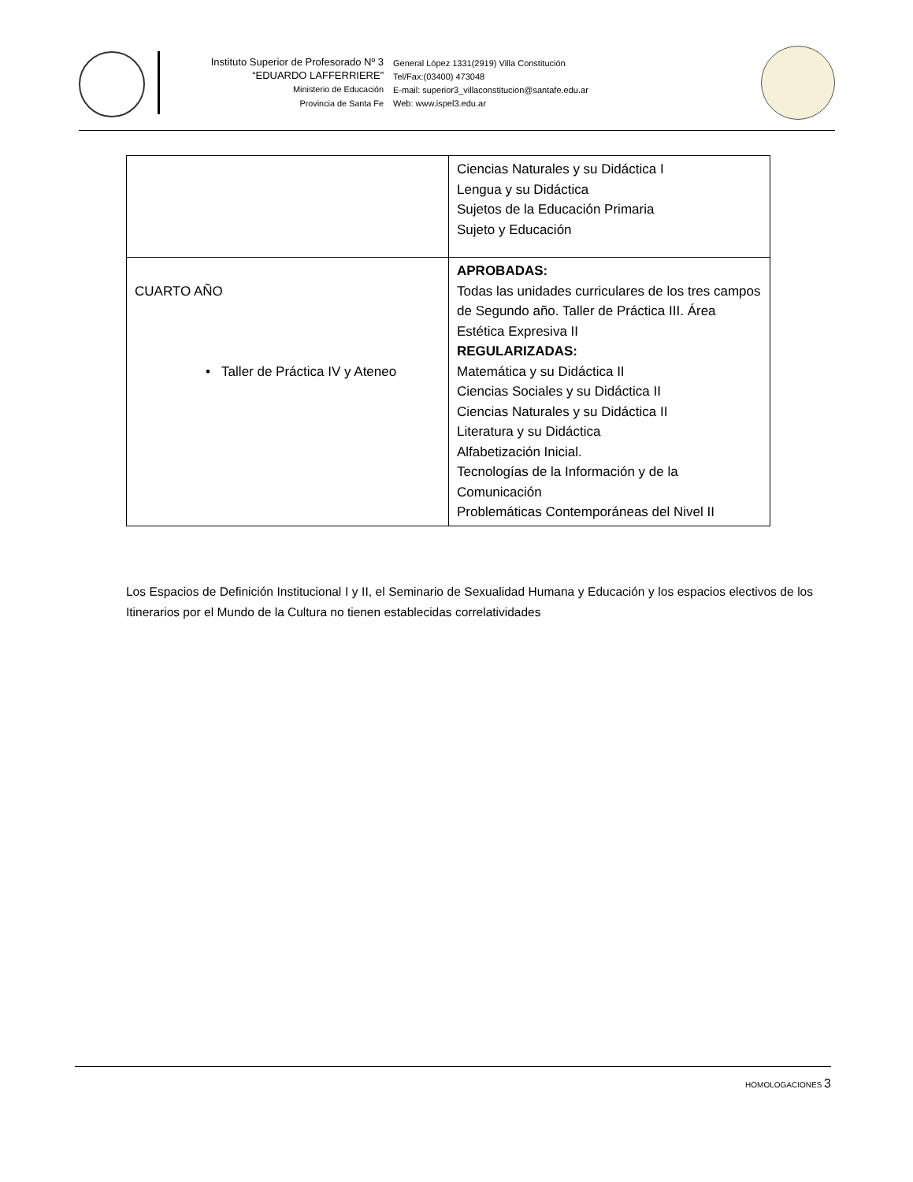Instituto Superior de Profesorado Nº 3
“EDUARDO LAFFERRIERE”
Ministerio de Educación
Provincia de Santa Fe
General López 1331(2919) Villa Constitución
Tel/Fax:(03400) 473048
E-mail: superior3_villaconstitucion@santafe.edu.ar
Web: www.ispel3.edu.ar
| | Ciencias Naturales y su Didáctica I Lengua y su Didáctica Sujetos de la Educación Primaria Sujeto y Educación |
| CUARTO AÑO • Taller de Práctica IV y Ateneo | APROBADAS: Todas las unidades curriculares de los tres campos de Segundo año. Taller de Práctica III. Área Estética Expresiva II REGULARIZADAS: Matemática y su Didáctica II Ciencias Sociales y su Didáctica II Ciencias Naturales y su Didáctica II Literatura y su Didáctica Alfabetización Inicial. Tecnologías de la Información y de la Comunicación Problemáticas Contemporáneas del Nivel II |
Los Espacios de Definición Institucional I y II, el Seminario de Sexualidad Humana y Educación y los espacios electivos de los Itinerarios por el Mundo de la Cultura no tienen establecidas correlatividades
HOMOLOGACIONES 3